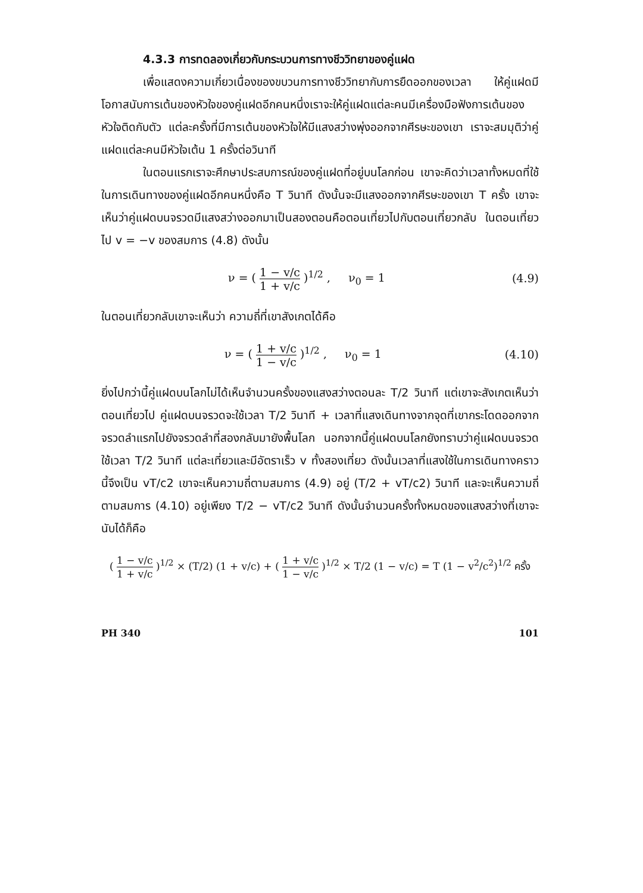4.3.3 การทดลองเกี่ยวกับกระบวนการทางชีววิทยาของคู่แฝด
เพื่อแสดงความเกี่ยวเนื่องของขบวนการทางชีววิทยากับการยืดออกของเวลา ให้คู่แฝดมีโอกาสนับการเต้นของหัวใจของคู่แฝดอีกคนหนึ่งเราจะให้คู่แฝดแต่ละคนมีเครื่องมือฟังการเต้นของหัวใจติดกับตัว แต่ละครั้งที่มีการเต้นของหัวใจให้มีแสงสว่างพุ่งออกจากศีรษะของเขา เราจะสมมุติว่าคู่แฝดแต่ละคนมีหัวใจเต้น 1 ครั้งต่อวินาที
ในตอนแรกเราจะศึกษาประสบการณ์ของคู่แฝดที่อยู่บนโลกก่อน เขาจะคิดว่าเวลาทั้งหมดที่ใช้ในการเดินทางของคู่แฝดอีกคนหนึ่งคือ T วินาที ดังนั้นจะมีแสงออกจากศีรษะของเขา T ครั้ง เขาจะเห็นว่าคู่แฝดบนจรวดมีแสงสว่างออกมาเป็นสองตอนคือตอนเที่ยวไปกับตอนเที่ยวกลับ ในตอนเที่ยวไป v = −v ของสมการ (4.8) ดังนั้น
ν = ( 1 − v/c 1 + v/c )<sup>1/2</sup> , ν<sub>0</sub> = 1
(4.9)
ในตอนเที่ยวกลับเขาจะเห็นว่า ความถี่ที่เขาสังเกตได้คือ
ν = ( 1 + v/c 1 − v/c )<sup>1/2</sup> , ν<sub>0</sub> = 1
(4.10)
ยิ่งไปกว่านี้คู่แฝดบนโลกไม่ได้เห็นจำนวนครั้งของแสงสว่างตอนละ T/2 วินาที แต่เขาจะสังเกตเห็นว่าตอนเที่ยวไป คู่แฝดบนจรวดจะใช้เวลา T/2 วินาที + เวลาที่แสงเดินทางจากจุดที่เขากระโดดออกจากจรวดลำแรกไปยังจรวดลำที่สองกลับมายังพื้นโลก นอกจากนี้คู่แฝดบนโลกยังทราบว่าคู่แฝดบนจรวดใช้เวลา T/2 วินาที แต่ละเที่ยวและมีอัตราเร็ว v ทั้งสองเที่ยว ดังนั้นเวลาที่แสงใช้ในการเดินทางคราวนี้จึงเป็น vT/c2 เขาจะเห็นความถี่ตามสมการ (4.9) อยู่ (T/2 + vT/c2) วินาที และจะเห็นความถี่ตามสมการ (4.10) อยู่เพียง T/2 − vT/c2 วินาที ดังนั้นจำนวนครั้งทั้งหมดของแสงสว่างที่เขาจะนับได้ก็คือ
( 1 − v/c 1 + v/c )<sup>1/2</sup> × (T/2) (1 + v/c) + ( 1 + v/c 1 − v/c )<sup>1/2</sup> × T/2 (1 − v/c) = T (1 − v<sup>2</sup>/c<sup>2</sup>)<sup>1/2</sup> ครั้ง
PH 340 101